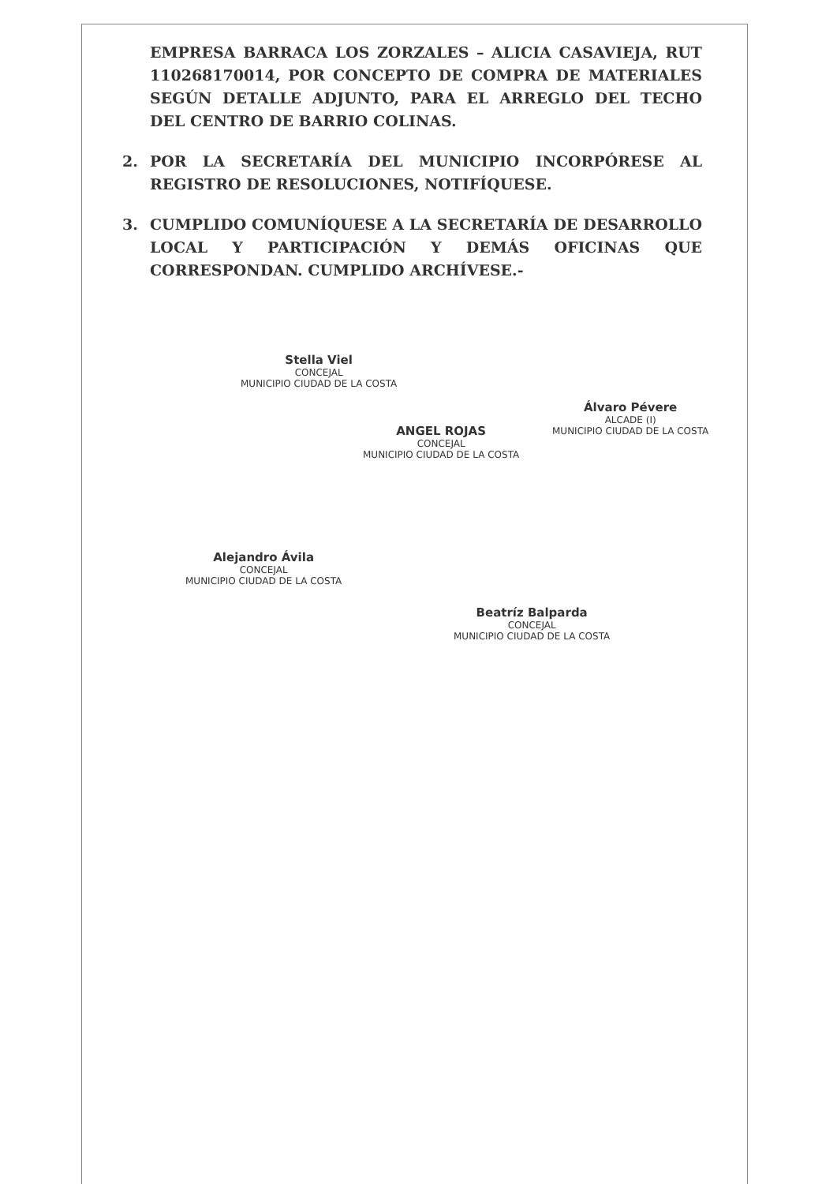EMPRESA BARRACA LOS ZORZALES – ALICIA CASAVIEJA, RUT 110268170014, POR CONCEPTO DE COMPRA DE MATERIALES SEGÚN DETALLE ADJUNTO, PARA EL ARREGLO DEL TECHO DEL CENTRO DE BARRIO COLINAS.
2. POR LA SECRETARÍA DEL MUNICIPIO INCORPÓRESE AL REGISTRO DE RESOLUCIONES, NOTIFÍQUESE.
3. CUMPLIDO COMUNÍQUESE A LA SECRETARÍA DE DESARROLLO LOCAL Y PARTICIPACIÓN Y DEMÁS OFICINAS QUE CORRESPONDAN. CUMPLIDO ARCHÍVESE.-
Stella Viel
CONCEJAL
MUNICIPIO CIUDAD DE LA COSTA
ANGEL ROJAS
CONCEJAL
MUNICIPIO CIUDAD DE LA COSTA
Álvaro Pévere
ALCADE (I)
MUNICIPIO CIUDAD DE LA COSTA
Alejandro Ávila
CONCEJAL
MUNICIPIO CIUDAD DE LA COSTA
Beatríz Balparda
CONCEJAL
MUNICIPIO CIUDAD DE LA COSTA